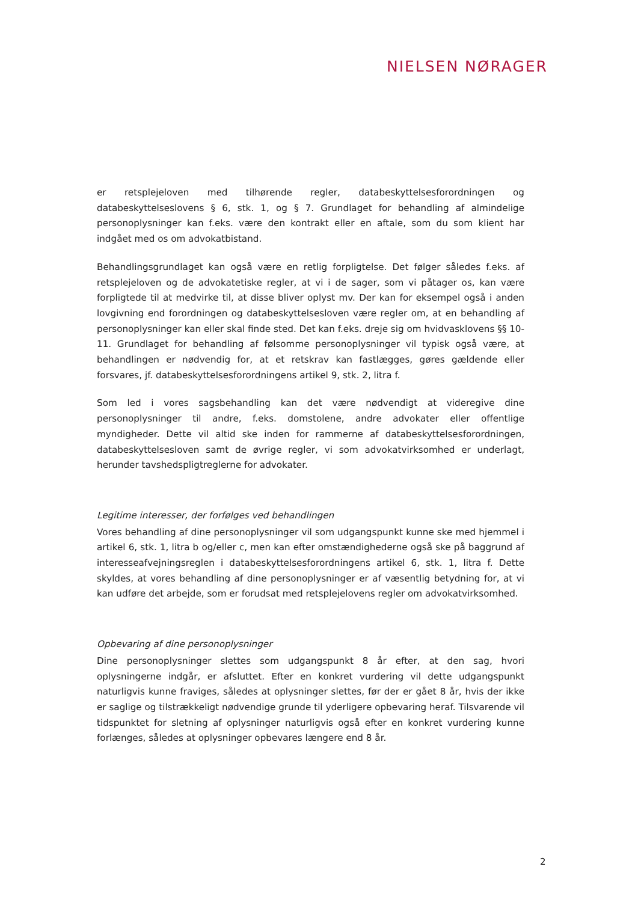NIELSEN NØRAGER
er retsplejeloven med tilhørende regler, databeskyttelsesforordningen og databeskyttelseslovens § 6, stk. 1, og § 7. Grundlaget for behandling af almindelige personoplysninger kan f.eks. være den kontrakt eller en aftale, som du som klient har indgået med os om advokatbistand.
Behandlingsgrundlaget kan også være en retlig forpligtelse. Det følger således f.eks. af retsplejeloven og de advokatetiske regler, at vi i de sager, som vi påtager os, kan være forpligtede til at medvirke til, at disse bliver oplyst mv. Der kan for eksempel også i anden lovgivning end forordningen og databeskyttelsesloven være regler om, at en behandling af personoplysninger kan eller skal finde sted. Det kan f.eks. dreje sig om hvidvasklovens §§ 10-11. Grundlaget for behandling af følsomme personoplysninger vil typisk også være, at behandlingen er nødvendig for, at et retskrav kan fastlægges, gøres gældende eller forsvares, jf. databeskyttelsesforordningens artikel 9, stk. 2, litra f.
Som led i vores sagsbehandling kan det være nødvendigt at videregive dine personoplysninger til andre, f.eks. domstolene, andre advokater eller offentlige myndigheder. Dette vil altid ske inden for rammerne af databeskyttelsesforordningen, databeskyttelsesloven samt de øvrige regler, vi som advokatvirksomhed er underlagt, herunder tavshedspligtreglerne for advokater.
Legitime interesser, der forfølges ved behandlingen
Vores behandling af dine personoplysninger vil som udgangspunkt kunne ske med hjemmel i artikel 6, stk. 1, litra b og/eller c, men kan efter omstændighederne også ske på baggrund af interesseafvejningsreglen i databeskyttelsesforordningens artikel 6, stk. 1, litra f. Dette skyldes, at vores behandling af dine personoplysninger er af væsentlig betydning for, at vi kan udføre det arbejde, som er forudsat med retsplejelovens regler om advokatvirksomhed.
Opbevaring af dine personoplysninger
Dine personoplysninger slettes som udgangspunkt 8 år efter, at den sag, hvori oplysningerne indgår, er afsluttet. Efter en konkret vurdering vil dette udgangspunkt naturligvis kunne fraviges, således at oplysninger slettes, før der er gået 8 år, hvis der ikke er saglige og tilstrækkeligt nødvendige grunde til yderligere opbevaring heraf. Tilsvarende vil tidspunktet for sletning af oplysninger naturligvis også efter en konkret vurdering kunne forlænges, således at oplysninger opbevares længere end 8 år.
2